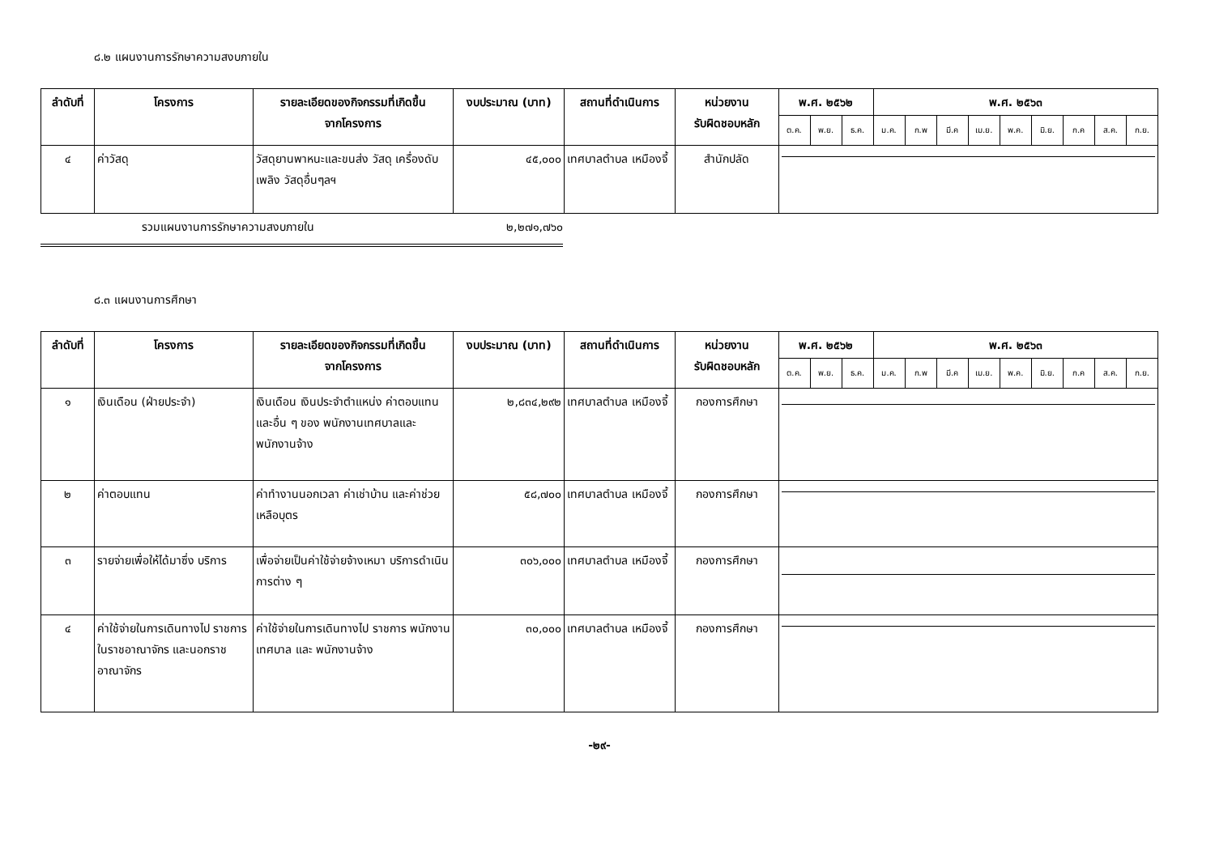๘.๒ แผนงานการรักษาความสงบภายใน
| ลำดับที่ | โครงการ | รายละเอียดของกิจกรรมที่เกิดขึ้น จากโครงการ | งบประมาณ (บาท) | สถานที่ดำเนินการ | หน่วยงาน รับผิดชอบหลัก | พ.ศ. ๒๕๖๒ | | | พ.ศ. ๒๕๖๓ | | | | | | | | |
| --- | --- | --- | --- | --- | --- | --- | --- | --- | --- | --- | --- | --- | --- | --- | --- | --- | --- |
| | | | | | | ต.ค. | พ.ย. | ธ.ค. | ม.ค. | ก.พ | มี.ค | เม.ย. | พ.ค. | มิ.ย. | ก.ค | ส.ค. | ก.ย. |
| ๔ | ค่าวัสดุ | วัสดุยานพาหนะและขนส่ง วัสดุ เครื่องดับเพลิง วัสดุอื่นๆลฯ | ๔๕,๐๐๐ | เทศบาลตำบล เหมืองจี้ | สำนักปลัด | | | | | | | | | | | | |
รวมแผนงานการรักษาความสงบภายใน ๒,๒๗๑,๗๖๐
๘.๓ แผนงานการศึกษา
| ลำดับที่ | โครงการ | รายละเอียดของกิจกรรมที่เกิดขึ้น จากโครงการ | งบประมาณ (บาท) | สถานที่ดำเนินการ | หน่วยงาน รับผิดชอบหลัก | พ.ศ. ๒๕๖๒ | | | พ.ศ. ๒๕๖๓ | | | | | | | | |
| --- | --- | --- | --- | --- | --- | --- | --- | --- | --- | --- | --- | --- | --- | --- | --- | --- | --- |
| | | | | | | ต.ค. | พ.ย. | ธ.ค. | ม.ค. | ก.พ | มี.ค | เม.ย. | พ.ค. | มิ.ย. | ก.ค | ส.ค. | ก.ย. |
| ๑ | เงินเดือน (ฝ่ายประจำ) | เงินเดือน เงินประจำตำแหน่ง ค่าตอบแทน และอื่น ๆ ของ พนักงานเทศบาลและพนักงานจ้าง | ๒,๘๓๔,๒๙๒ | เทศบาลตำบล เหมืองจี้ | กองการศึกษา | | | | | | | | | | | | |
| ๒ | ค่าตอบแทน | ค่าทำงานนอกเวลา ค่าเช่าบ้าน และค่าช่วยเหลือบุตร | ๕๘,๗๐๐ | เทศบาลตำบล เหมืองจี้ | กองการศึกษา | | | | | | | | | | | | |
| ๓ | รายจ่ายเพื่อให้ได้มาซึ่ง บริการ | เพื่อจ่ายเป็นค่าใช้จ่ายจ้างเหมา บริการดำเนินการต่าง ๆ | ๓๐๖,๐๐๐ | เทศบาลตำบล เหมืองจี้ | กองการศึกษา | | | | | | | | | | | | |
| ๔ | ค่าใช้จ่ายในการเดินทางไป ราชการในราชอาณาจักร และนอกราชอาณาจักร | ค่าใช้จ่ายในการเดินทางไป ราชการ พนักงานเทศบาล และ พนักงานจ้าง | ๓๐,๐๐๐ | เทศบาลตำบล เหมืองจี้ | กองการศึกษา | | | | | | | | | | | | |
-๒๙-